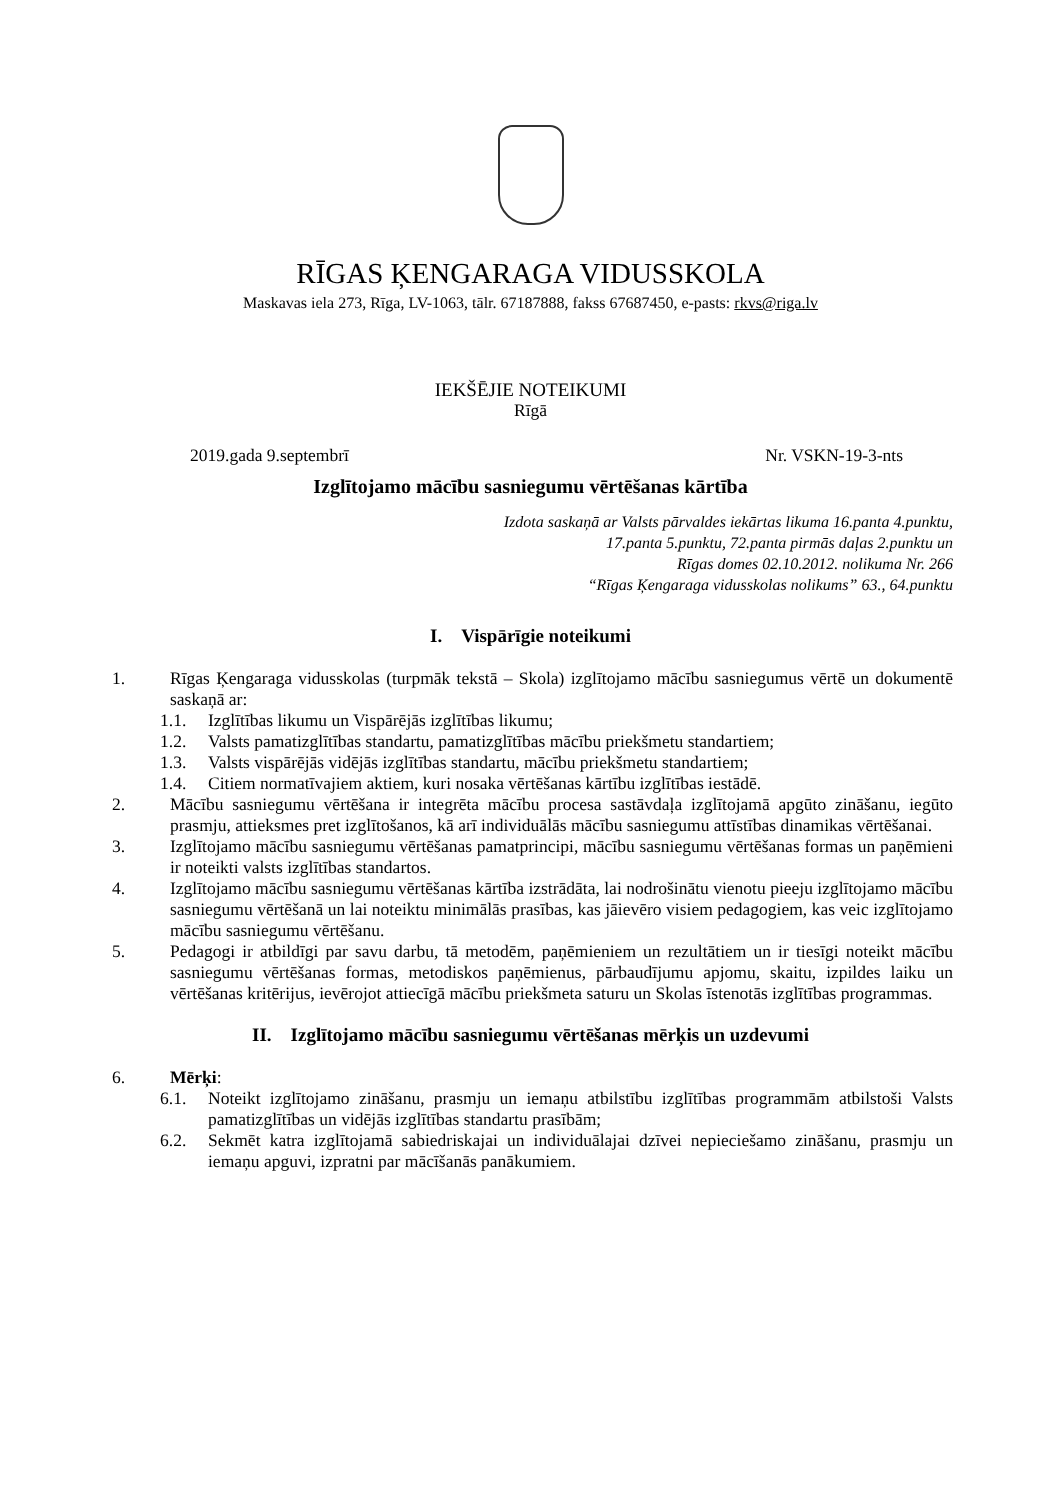RĪGAS ĶENGARAGA VIDUSSKOLA
Maskavas iela 273, Rīga, LV-1063, tālr. 67187888, fakss 67687450, e-pasts: rkvs@riga.lv
IEKŠĒJIE NOTEIKUMI
Rīgā
2019.gada 9.septembrī Nr. VSKN-19-3-nts
Izglītojamo mācību sasniegumu vērtēšanas kārtība
Izdota saskaņā ar Valsts pārvaldes iekārtas likuma 16.panta 4.punktu,
17.panta 5.punktu, 72.panta pirmās daļas 2.punktu un
Rīgas domes 02.10.2012. nolikuma Nr. 266
“Rīgas Ķengaraga vidusskolas nolikums” 63., 64.punktu
I. Vispārīgie noteikumi
1. Rīgas Ķengaraga vidusskolas (turpmāk tekstā – Skola) izglītojamo mācību sasniegumus vērtē un dokumentē saskaņā ar:
1.1. Izglītības likumu un Vispārējās izglītības likumu;
1.2. Valsts pamatizglītības standartu, pamatizglītības mācību priekšmetu standartiem;
1.3. Valsts vispārējās vidējās izglītības standartu, mācību priekšmetu standartiem;
1.4. Citiem normatīvajiem aktiem, kuri nosaka vērtēšanas kārtību izglītības iestādē.
2. Mācību sasniegumu vērtēšana ir integrēta mācību procesa sastāvdaļa izglītojamā apgūto zināšanu, iegūto prasmju, attieksmes pret izglītošanos, kā arī individuālās mācību sasniegumu attīstības dinamikas vērtēšanai.
3. Izglītojamo mācību sasniegumu vērtēšanas pamatprincipi, mācību sasniegumu vērtēšanas formas un paņēmieni ir noteikti valsts izglītības standartos.
4. Izglītojamo mācību sasniegumu vērtēšanas kārtība izstrādāta, lai nodrošinātu vienotu pieeju izglītojamo mācību sasniegumu vērtēšanā un lai noteiktu minimālās prasības, kas jāievēro visiem pedagogiem, kas veic izglītojamo mācību sasniegumu vērtēšanu.
5. Pedagogi ir atbildīgi par savu darbu, tā metodēm, paņēmieniem un rezultātiem un ir tiesīgi noteikt mācību sasniegumu vērtēšanas formas, metodiskos paņēmienus, pārbaudījumu apjomu, skaitu, izpildes laiku un vērtēšanas kritērijus, ievērojot attiecīgā mācību priekšmeta saturu un Skolas īstenotās izglītības programmas.
II. Izglītojamo mācību sasniegumu vērtēšanas mērķis un uzdevumi
6. Mērķi:
6.1. Noteikt izglītojamo zināšanu, prasmju un iemaņu atbilstību izglītības programmām atbilstoši Valsts pamatizglītības un vidējās izglītības standartu prasībām;
6.2. Sekmēt katra izglītojamā sabiedriskajai un individuālajai dzīvei nepieciešamo zināšanu, prasmju un iemaņu apguvi, izpratni par mācīšanās panākumiem.